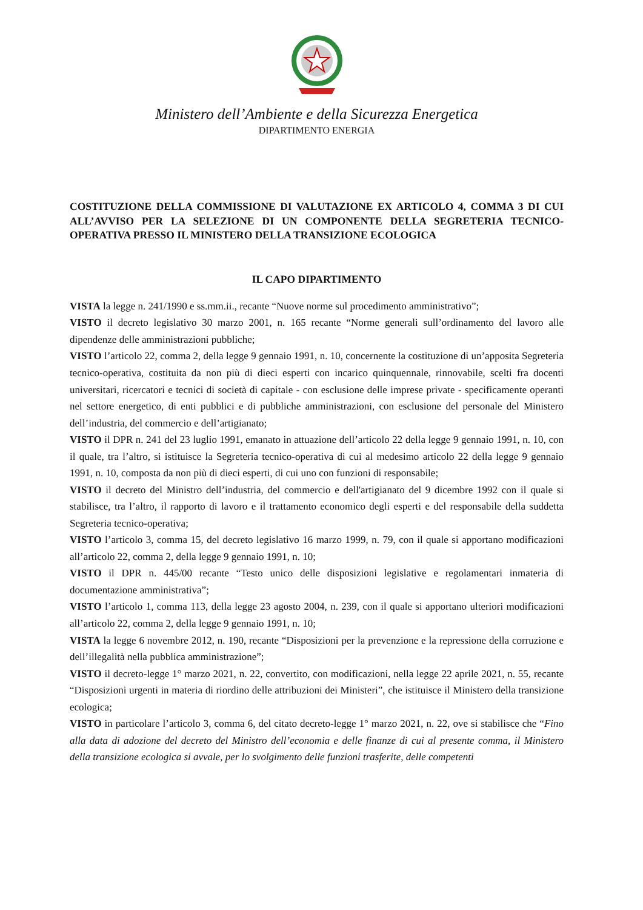Ministero dell’Ambiente e della Sicurezza Energetica
DIPARTIMENTO ENERGIA
COSTITUZIONE DELLA COMMISSIONE DI VALUTAZIONE EX ARTICOLO 4, COMMA 3 DI CUI ALL’AVVISO PER LA SELEZIONE DI UN COMPONENTE DELLA SEGRETERIA TECNICO-OPERATIVA PRESSO IL MINISTERO DELLA TRANSIZIONE ECOLOGICA
IL CAPO DIPARTIMENTO
VISTA la legge n. 241/1990 e ss.mm.ii., recante “Nuove norme sul procedimento amministrativo”;
VISTO il decreto legislativo 30 marzo 2001, n. 165 recante “Norme generali sull’ordinamento del lavoro alle dipendenze delle amministrazioni pubbliche;
VISTO l’articolo 22, comma 2, della legge 9 gennaio 1991, n. 10, concernente la costituzione di un’apposita Segreteria tecnico-operativa, costituita da non più di dieci esperti con incarico quinquennale, rinnovabile, scelti fra docenti universitari, ricercatori e tecnici di società di capitale - con esclusione delle imprese private - specificamente operanti nel settore energetico, di enti pubblici e di pubbliche amministrazioni, con esclusione del personale del Ministero dell’industria, del commercio e dell’artigianato;
VISTO il DPR n. 241 del 23 luglio 1991, emanato in attuazione dell’articolo 22 della legge 9 gennaio 1991, n. 10, con il quale, tra l’altro, si istituisce la Segreteria tecnico-operativa di cui al medesimo articolo 22 della legge 9 gennaio 1991, n. 10, composta da non più di dieci esperti, di cui uno con funzioni di responsabile;
VISTO il decreto del Ministro dell’industria, del commercio e dell'artigianato del 9 dicembre 1992 con il quale si stabilisce, tra l’altro, il rapporto di lavoro e il trattamento economico degli esperti e del responsabile della suddetta Segreteria tecnico-operativa;
VISTO l’articolo 3, comma 15, del decreto legislativo 16 marzo 1999, n. 79, con il quale si apportano modificazioni all’articolo 22, comma 2, della legge 9 gennaio 1991, n. 10;
VISTO il DPR n. 445/00 recante “Testo unico delle disposizioni legislative e regolamentari inmateria di documentazione amministrativa”;
VISTO l’articolo 1, comma 113, della legge 23 agosto 2004, n. 239, con il quale si apportano ulteriori modificazioni all’articolo 22, comma 2, della legge 9 gennaio 1991, n. 10;
VISTA la legge 6 novembre 2012, n. 190, recante “Disposizioni per la prevenzione e la repressione della corruzione e dell’illegalità nella pubblica amministrazione”;
VISTO il decreto-legge 1° marzo 2021, n. 22, convertito, con modificazioni, nella legge 22 aprile 2021, n. 55, recante “Disposizioni urgenti in materia di riordino delle attribuzioni dei Ministeri”, che istituisce il Ministero della transizione ecologica;
VISTO in particolare l’articolo 3, comma 6, del citato decreto-legge 1° marzo 2021, n. 22, ove si stabilisce che “Fino alla data di adozione del decreto del Ministro dell’economia e delle finanze di cui al presente comma, il Ministero della transizione ecologica si avvale, per lo svolgimento delle funzioni trasferite, delle competenti